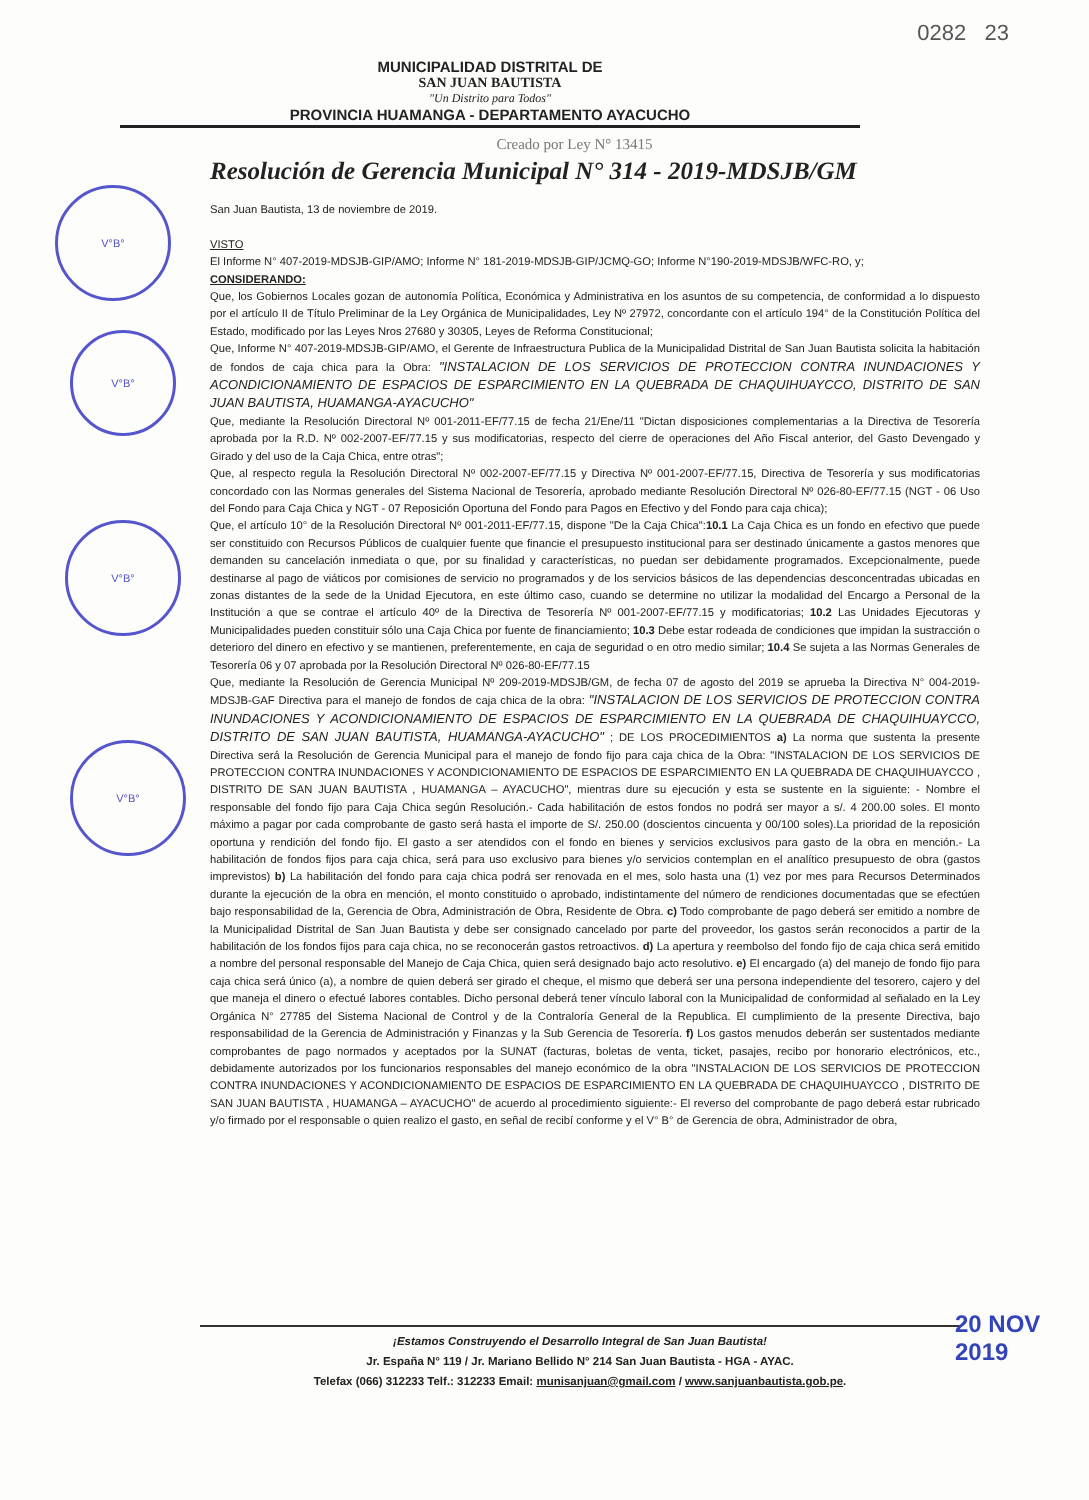0282 23
MUNICIPALIDAD DISTRITAL DE
SAN JUAN BAUTISTA
"Un Distrito para Todos"
PROVINCIA HUAMANGA - DEPARTAMENTO AYACUCHO
Creado por Ley N° 13415
Resolución de Gerencia Municipal N° 314 - 2019-MDSJB/GM
San Juan Bautista, 13 de noviembre de 2019.
VISTO
El Informe N° 407-2019-MDSJB-GIP/AMO; Informe N° 181-2019-MDSJB-GIP/JCMQ-GO; Informe N°190-2019-MDSJB/WFC-RO, y;
CONSIDERANDO:
Que, los Gobiernos Locales gozan de autonomía Política, Económica y Administrativa en los asuntos de su competencia, de conformidad a lo dispuesto por el artículo II de Título Preliminar de la Ley Orgánica de Municipalidades, Ley Nº 27972, concordante con el artículo 194° de la Constitución Política del Estado, modificado por las Leyes Nros 27680 y 30305, Leyes de Reforma Constitucional;
Que, Informe N° 407-2019-MDSJB-GIP/AMO, el Gerente de Infraestructura Publica de la Municipalidad Distrital de San Juan Bautista solicita la habitación de fondos de caja chica para la Obra: "INSTALACION DE LOS SERVICIOS DE PROTECCION CONTRA INUNDACIONES Y ACONDICIONAMIENTO DE ESPACIOS DE ESPARCIMIENTO EN LA QUEBRADA DE CHAQUIHUAYCCO, DISTRITO DE SAN JUAN BAUTISTA, HUAMANGA-AYACUCHO"
Que, mediante la Resolución Directoral Nº 001-2011-EF/77.15 de fecha 21/Ene/11 "Dictan disposiciones complementarias a la Directiva de Tesorería aprobada por la R.D. Nº 002-2007-EF/77.15 y sus modificatorias, respecto del cierre de operaciones del Año Fiscal anterior, del Gasto Devengado y Girado y del uso de la Caja Chica, entre otras";
Que, al respecto regula la Resolución Directoral Nº 002-2007-EF/77.15 y Directiva Nº 001-2007-EF/77.15, Directiva de Tesorería y sus modificatorias concordado con las Normas generales del Sistema Nacional de Tesorería, aprobado mediante Resolución Directoral Nº 026-80-EF/77.15 (NGT - 06 Uso del Fondo para Caja Chica y NGT - 07 Reposición Oportuna del Fondo para Pagos en Efectivo y del Fondo para caja chica);
Que, el artículo 10° de la Resolución Directoral Nº 001-2011-EF/77.15, dispone "De la Caja Chica":10.1 La Caja Chica es un fondo en efectivo que puede ser constituido con Recursos Públicos de cualquier fuente que financie el presupuesto institucional para ser destinado únicamente a gastos menores que demanden su cancelación inmediata o que, por su finalidad y características, no puedan ser debidamente programados. Excepcionalmente, puede destinarse al pago de viáticos por comisiones de servicio no programados y de los servicios básicos de las dependencias desconcentradas ubicadas en zonas distantes de la sede de la Unidad Ejecutora, en este último caso, cuando se determine no utilizar la modalidad del Encargo a Personal de la Institución a que se contrae el artículo 40º de la Directiva de Tesorería Nº 001-2007-EF/77.15 y modificatorias; 10.2 Las Unidades Ejecutoras y Municipalidades pueden constituir sólo una Caja Chica por fuente de financiamiento; 10.3 Debe estar rodeada de condiciones que impidan la sustracción o deterioro del dinero en efectivo y se mantienen, preferentemente, en caja de seguridad o en otro medio similar; 10.4 Se sujeta a las Normas Generales de Tesorería 06 y 07 aprobada por la Resolución Directoral Nº 026-80-EF/77.15
Que, mediante la Resolución de Gerencia Municipal Nº 209-2019-MDSJB/GM, de fecha 07 de agosto del 2019 se aprueba la Directiva N° 004-2019-MDSJB-GAF Directiva para el manejo de fondos de caja chica de la obra: "INSTALACION DE LOS SERVICIOS DE PROTECCION CONTRA INUNDACIONES Y ACONDICIONAMIENTO DE ESPACIOS DE ESPARCIMIENTO EN LA QUEBRADA DE CHAQUIHUAYCCO, DISTRITO DE SAN JUAN BAUTISTA, HUAMANGA-AYACUCHO" ; DE LOS PROCEDIMIENTOS a) La norma que sustenta la presente Directiva será la Resolución de Gerencia Municipal para el manejo de fondo fijo para caja chica de la Obra: "INSTALACION DE LOS SERVICIOS DE PROTECCION CONTRA INUNDACIONES Y ACONDICIONAMIENTO DE ESPACIOS DE ESPARCIMIENTO EN LA QUEBRADA DE CHAQUIHUAYCCO , DISTRITO DE SAN JUAN BAUTISTA , HUAMANGA – AYACUCHO", mientras dure su ejecución y esta se sustente en la siguiente: - Nombre el responsable del fondo fijo para Caja Chica según Resolución.- Cada habilitación de estos fondos no podrá ser mayor a s/. 4 200.00 soles. El monto máximo a pagar por cada comprobante de gasto será hasta el importe de S/. 250.00 (doscientos cincuenta y 00/100 soles).La prioridad de la reposición oportuna y rendición del fondo fijo. El gasto a ser atendidos con el fondo en bienes y servicios exclusivos para gasto de la obra en mención.- La habilitación de fondos fijos para caja chica, será para uso exclusivo para bienes y/o servicios contemplan en el analítico presupuesto de obra (gastos imprevistos) b) La habilitación del fondo para caja chica podrá ser renovada en el mes, solo hasta una (1) vez por mes para Recursos Determinados durante la ejecución de la obra en mención, el monto constituido o aprobado, indistintamente del número de rendiciones documentadas que se efectúen bajo responsabilidad de la, Gerencia de Obra, Administración de Obra, Residente de Obra. c) Todo comprobante de pago deberá ser emitido a nombre de la Municipalidad Distrital de San Juan Bautista y debe ser consignado cancelado por parte del proveedor, los gastos serán reconocidos a partir de la habilitación de los fondos fijos para caja chica, no se reconocerán gastos retroactivos. d) La apertura y reembolso del fondo fijo de caja chica será emitido a nombre del personal responsable del Manejo de Caja Chica, quien será designado bajo acto resolutivo. e) El encargado (a) del manejo de fondo fijo para caja chica será único (a), a nombre de quien deberá ser girado el cheque, el mismo que deberá ser una persona independiente del tesorero, cajero y del que maneja el dinero o efectué labores contables. Dicho personal deberá tener vínculo laboral con la Municipalidad de conformidad al señalado en la Ley Orgánica N° 27785 del Sistema Nacional de Control y de la Contraloría General de la Republica. El cumplimiento de la presente Directiva, bajo responsabilidad de la Gerencia de Administración y Finanzas y la Sub Gerencia de Tesorería. f) Los gastos menudos deberán ser sustentados mediante comprobantes de pago normados y aceptados por la SUNAT (facturas, boletas de venta, ticket, pasajes, recibo por honorario electrónicos, etc., debidamente autorizados por los funcionarios responsables del manejo económico de la obra "INSTALACION DE LOS SERVICIOS DE PROTECCION CONTRA INUNDACIONES Y ACONDICIONAMIENTO DE ESPACIOS DE ESPARCIMIENTO EN LA QUEBRADA DE CHAQUIHUAYCCO , DISTRITO DE SAN JUAN BAUTISTA , HUAMANGA – AYACUCHO" de acuerdo al procedimiento siguiente:- El reverso del comprobante de pago deberá estar rubricado y/o firmado por el responsable o quien realizo el gasto, en señal de recibí conforme y el V° B° de Gerencia de obra, Administrador de obra,
V°B°
V°B°
V°B°
V°B°
¡Estamos Construyendo el Desarrollo Integral de San Juan Bautista!
Jr. España N° 119 / Jr. Mariano Bellido N° 214 San Juan Bautista - HGA - AYAC.
Telefax (066) 312233 Telf.: 312233 Email: munisanjuan@gmail.com / www.sanjuanbautista.gob.pe.
20 NOV 2019